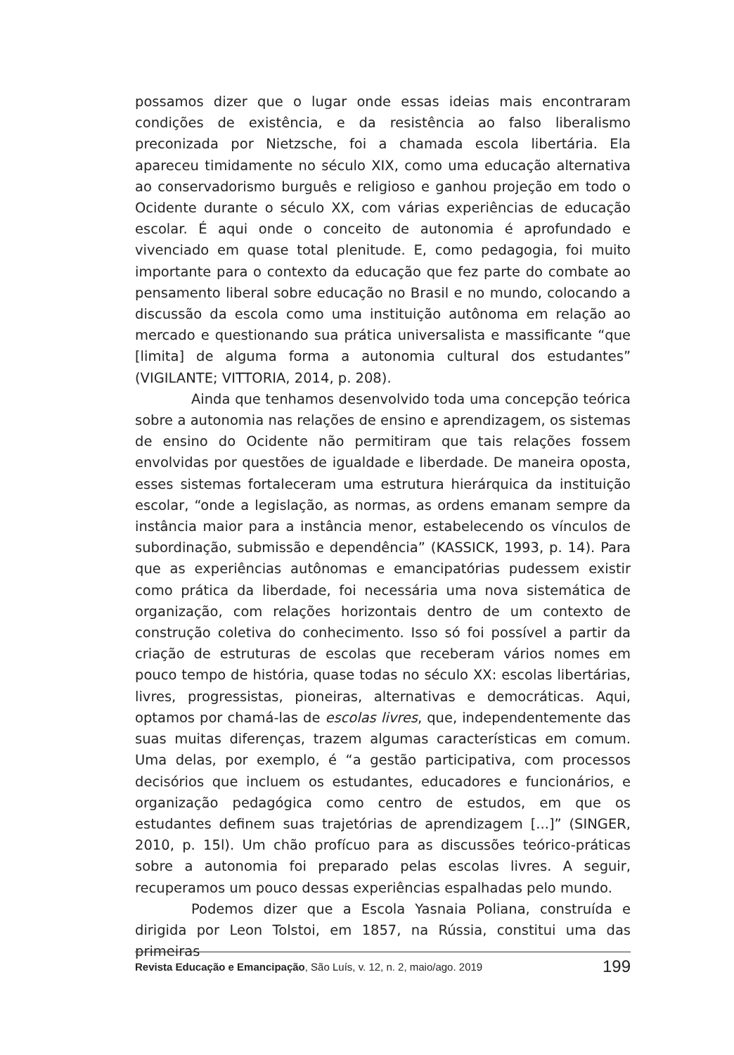possamos dizer que o lugar onde essas ideias mais encontraram condições de existência, e da resistência ao falso liberalismo preconizada por Nietzsche, foi a chamada escola libertária. Ela apareceu timidamente no século XIX, como uma educação alternativa ao conservadorismo burguês e religioso e ganhou projeção em todo o Ocidente durante o século XX, com várias experiências de educação escolar. É aqui onde o conceito de autonomia é aprofundado e vivenciado em quase total plenitude. E, como pedagogia, foi muito importante para o contexto da educação que fez parte do combate ao pensamento liberal sobre educação no Brasil e no mundo, colocando a discussão da escola como uma instituição autônoma em relação ao mercado e questionando sua prática universalista e massificante “que [limita] de alguma forma a autonomia cultural dos estudantes” (VIGILANTE; VITTORIA, 2014, p. 208).
Ainda que tenhamos desenvolvido toda uma concepção teórica sobre a autonomia nas relações de ensino e aprendizagem, os sistemas de ensino do Ocidente não permitiram que tais relações fossem envolvidas por questões de igualdade e liberdade. De maneira oposta, esses sistemas fortaleceram uma estrutura hierárquica da instituição escolar, “onde a legislação, as normas, as ordens emanam sempre da instância maior para a instância menor, estabelecendo os vínculos de subordinação, submissão e dependência” (KASSICK, 1993, p. 14). Para que as experiências autônomas e emancipatórias pudessem existir como prática da liberdade, foi necessária uma nova sistemática de organização, com relações horizontais dentro de um contexto de construção coletiva do conhecimento. Isso só foi possível a partir da criação de estruturas de escolas que receberam vários nomes em pouco tempo de história, quase todas no século XX: escolas libertárias, livres, progressistas, pioneiras, alternativas e democráticas. Aqui, optamos por chamá-las de escolas livres, que, independentemente das suas muitas diferenças, trazem algumas características em comum. Uma delas, por exemplo, é “a gestão participativa, com processos decisórios que incluem os estudantes, educadores e funcionários, e organização pedagógica como centro de estudos, em que os estudantes definem suas trajetórias de aprendizagem [...]” (SINGER, 2010, p. 15l). Um chão profícuo para as discussões teórico-práticas sobre a autonomia foi preparado pelas escolas livres. A seguir, recuperamos um pouco dessas experiências espalhadas pelo mundo.
Podemos dizer que a Escola Yasnaia Poliana, construída e dirigida por Leon Tolstoi, em 1857, na Rússia, constitui uma das primeiras
Revista Educação e Emancipação, São Luís, v. 12, n. 2, maio/ago. 2019 199